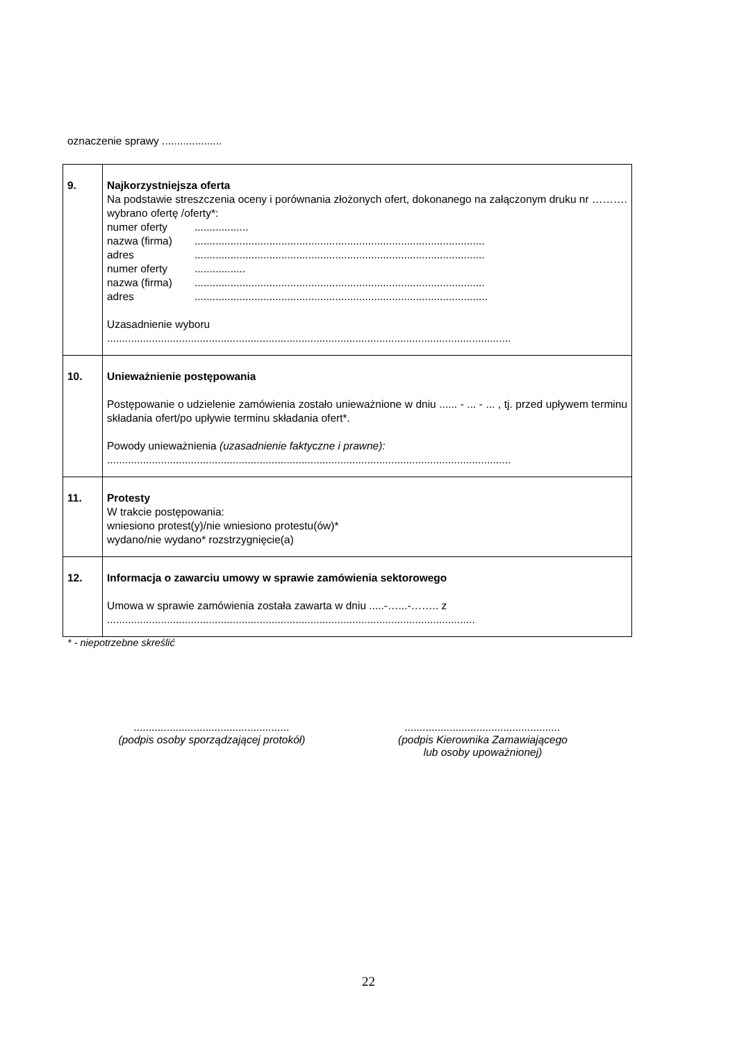oznaczenie sprawy ....................
| 9. | Najkorzystniejsza oferta Na podstawie streszczenia oceny i porównania złożonych ofert, dokonanego na załączonym druku nr ………. wybrano ofertę /oferty*: numer oferty .................. nazwa (firma) ................................................................................................. adres ................................................................................................. numer oferty ................. nazwa (firma) ................................................................................................. adres .................................................................................................. Uzasadnienie wyboru ....................................................................................................................................... |
| 10. | Unieważnienie postępowania Postępowanie o udzielenie zamówienia zostało unieważnione w dniu ...... - ... - ... , tj. przed upływem terminu składania ofert/po upływie terminu składania ofert*. Powody unieważnienia (uzasadnienie faktyczne i prawne): ....................................................................................................................................... |
| 11. | Protesty W trakcie postępowania: wniesiono protest(y)/nie wniesiono protestu(ów)* wydano/nie wydano* rozstrzygnięcie(a) |
| 12. | Informacja o zawarciu umowy w sprawie zamówienia sektorowego Umowa w sprawie zamówienia została zawarta w dniu .....-…...-…….. z ........................................................................................................................... |
* - niepotrzebne skreślić
....................................................
(podpis osoby sporządzającej protokół)
....................................................
(podpis Kierownika Zamawiającego
lub osoby upoważnionej)
22